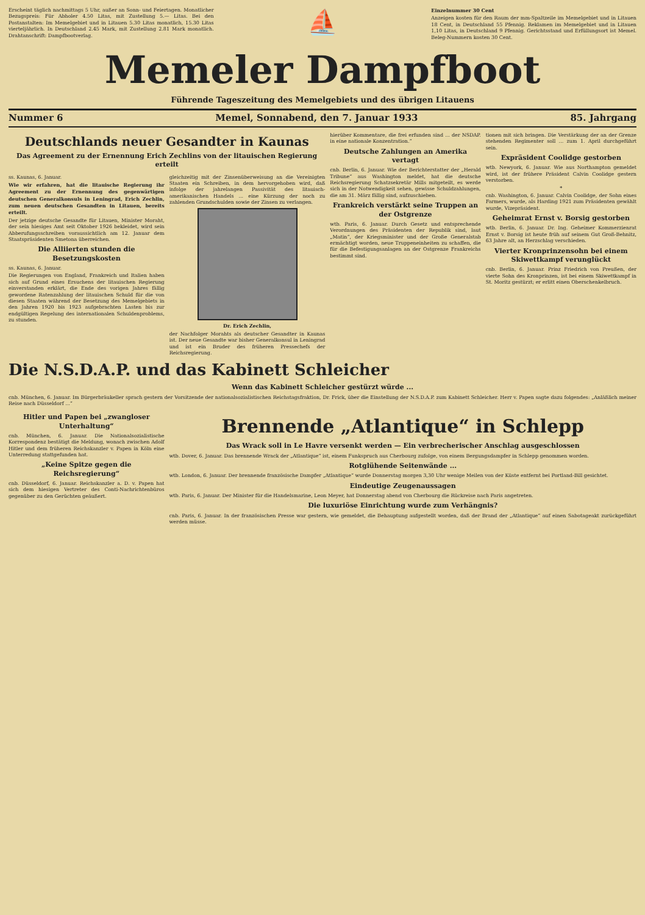Erscheint täglich nachmittags 5 Uhr, außer an Sonn- und Feiertagen. Monatlicher Bezugspreis: Für Abholer 4.50 Litas, mit Zustellung 5.— Litas. Bei den Postanstalten: Im Memelgebiet und in Litauen 5.30 Litas monatlich, 15.30 Litas vierteljährlich. In Deutschland 2.45 Mark, mit Zustellung 2.81 Mark monatlich. Drahtanschrift: Dampfbootverlag.
⛵
Einzelnummer 30 Cent
Anzeigen kosten für den Raum der mm-Spaltzeile im Memelgebiet und in Litauen 18 Cent, in Deutschland 55 Pfennig. Reklamen im Memelgebiet und in Litauen 1,10 Litas, in Deutschland 9 Pfennig. Gerichtsstand und Erfüllungsort ist Memel. Beleg-Nummern kosten 30 Cent.
Memeler Dampfboot
Führende Tageszeitung des Memelgebiets und des übrigen Litauens
Nummer 6 Memel, Sonnabend, den 7. Januar 1933 85. Jahrgang
Deutschlands neuer Gesandter in Kaunas
Das Agreement zu der Ernennung Erich Zechlins von der litauischen Regierung erteilt
ss. Kaunas, 6. Januar.
Wie wir erfahren, hat die litauische Regierung ihr Agreement zu der Ernennung des gegenwärtigen deutschen Generalkonsuls in Leningrad, Erich Zechlin, zum neuen deutschen Gesandten in Litauen, bereits erteilt.
Der jetzige deutsche Gesandte für Litauen, Minister Moraht, der sein hiesiges Amt seit Oktober 1926 bekleidet, wird sein Abberufungsschreiben voraussichtlich am 12. Januar dem Staatspräsidenten Smetona überreichen.
Die Alliierten stunden die Besetzungskosten
ss. Kaunas, 6. Januar.
Die Regierungen von England, Frankreich und Italien haben sich auf Grund eines Ersuchens der litauischen Regierung einverstanden erklärt, die Ende des vorigen Jahres fällig gewordene Ratenzahlung der litauischen Schuld für die von diesen Staaten während der Besetzung des Memelgebiets in den Jahren 1920 bis 1923 aufgebrachten Lasten bis zur endgültigen Regelung des internationalen Schuldenproblems, zu stunden.
gleichzeitig mit der Zinsenüberweisung an die Vereinigten Staaten ein Schreiben, in dem hervorgehoben wird, daß infolge der jahrelangen Passivität des litauisch-amerikanischen Handels ... eine Kürzung der noch zu zahlenden Grundschulden sowie der Zinsen zu verlangen.
Dr. Erich Zechlin,
der Nachfolger Morahts als deutscher Gesandter in Kaunas ist. Der neue Gesandte war bisher Generalkonsul in Leningrad und ist ein Bruder des früheren Pressechefs der Reichsregierung.
hierüber Kommentare, die frei erfunden sind ... der NSDAP. in eine nationale Konzentration.“
Deutsche Zahlungen an Amerika vertagt
cnb. Berlin, 6. Januar. Wie der Berichterstatter der „Herald Tribune“ aus Washington meldet, hat die deutsche Reichsregierung Schatzsekretär Mills mitgeteilt, es werde sich in der Notwendigkeit sehen, gewisse Schuldzahlungen, die am 31. März fällig sind, aufzuschieben.
Frankreich verstärkt seine Truppen an der Ostgrenze
wtb. Paris, 6. Januar. Durch Gesetz und entsprechende Verordnungen des Präsidenten der Republik sind, laut „Matin“, der Kriegsminister und der Große Generalstab ermächtigt worden, neue Truppeneinheiten zu schaffen, die für die Befestigungsanlagen an der Ostgrenze Frankreichs bestimmt sind.
tionen mit sich bringen. Die Verstärkung der an der Grenze stehenden Regimenter soll ... zum 1. April durchgeführt sein.
Expräsident Coolidge gestorben
wtb. Newyork, 6. Januar. Wie aus Northampton gemeldet wird, ist der frühere Präsident Calvin Coolidge gestern verstorben.
*
cnb. Washington, 6. Januar. Calvin Coolidge, der Sohn eines Farmers, wurde, als Harding 1921 zum Präsidenten gewählt wurde, Vizepräsident.
Geheimrat Ernst v. Borsig gestorben
wtb. Berlin, 6. Januar. Dr. Ing. Geheimer Kommerzienrat Ernst v. Borsig ist heute früh auf seinem Gut Groß-Behnitz, 63 Jahre alt, an Herzschlag verschieden.
Vierter Kronprinzensohn bei einem Skiwettkampf verunglückt
cnb. Berlin, 6. Januar. Prinz Friedrich von Preußen, der vierte Sohn des Kronprinzen, ist bei einem Skiwettkampf in St. Moritz gestürzt; er erlitt einen Oberschenkelbruch.
Die N.S.D.A.P. und das Kabinett Schleicher
Wenn das Kabinett Schleicher gestürzt würde ...
cnb. München, 6. Januar. Im Bürgerbräukeller sprach gestern der Vorsitzende der nationalsozialistischen Reichstagsfraktion, Dr. Frick, über die Einstellung der N.S.D.A.P. zum Kabinett Schleicher. Herr v. Papen sagte dazu folgendes: „Anläßlich meiner Reise nach Düsseldorf ...“
Hitler und Papen bei „zwangloser Unterhaltung“
cnb. München, 6. Januar. Die Nationalsozialistische Korrespondenz bestätigt die Meldung, wonach zwischen Adolf Hitler und dem früheren Reichskanzler v. Papen in Köln eine Unterredung stattgefunden hat.
„Keine Spitze gegen die Reichsregierung“
cnb. Düsseldorf, 6. Januar. Reichskanzler a. D. v. Papen hat sich dem hiesigen Vertreter des Conti-Nachrichtenbüros gegenüber zu den Gerüchten geäußert.
Brennende „Atlantique“ in Schlepp
Das Wrack soll in Le Havre versenkt werden — Ein verbrecherischer Anschlag ausgeschlossen
wtb. Dover, 6. Januar. Das brennende Wrack der „Atlantique“ ist, einem Funkspruch aus Cherbourg zufolge, von einem Bergungsdampfer in Schlepp genommen worden.
Rotglühende Seitenwände ...
wtb. London, 6. Januar. Der brennende französische Dampfer „Atlantique“ wurde Donnerstag morgen 3,30 Uhr wenige Meilen von der Küste entfernt bei Portland-Bill gesichtet.
Eindeutige Zeugenaussagen
wtb. Paris, 6. Januar. Der Minister für die Handelsmarine, Leon Meyer, hat Donnerstag abend von Cherbourg die Rückreise nach Paris angetreten.
Die luxuriöse Einrichtung wurde zum Verhängnis?
cnb. Paris, 6. Januar. In der französischen Presse war gestern, wie gemeldet, die Behauptung aufgestellt worden, daß der Brand der „Atlantique“ auf einen Sabotageakt zurückgeführt werden müsse.